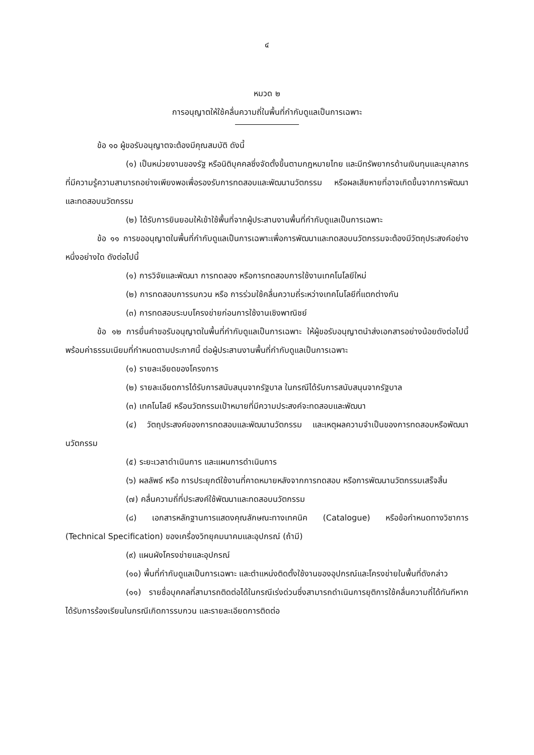๔
หมวด ๒
การอนุญาตให้ใช้คลื่นความถี่ในพื้นที่กำกับดูแลเป็นการเฉพาะ
ข้อ ๑๐ ผู้ขอรับอนุญาตจะต้องมีคุณสมบัติ ดังนี้
(๑) เป็นหน่วยงานของรัฐ หรือนิติบุคคลซึ่งจัดตั้งขึ้นตามกฎหมายไทย และมีทรัพยากรด้านเงินทุนและบุคลากรที่มีความรู้ความสามารถอย่างเพียงพอเพื่อรองรับการทดสอบและพัฒนานวัตกรรม หรือผลเสียหายที่อาจเกิดขึ้นจากการพัฒนาและทดสอบนวัตกรรม
(๒) ได้รับการยินยอมให้เข้าใช้พื้นที่จากผู้ประสานงานพื้นที่กำกับดูแลเป็นการเฉพาะ
ข้อ ๑๑ การขออนุญาตในพื้นที่กำกับดูแลเป็นการเฉพาะเพื่อการพัฒนาและทดสอบนวัตกรรมจะต้องมีวัตถุประสงค์อย่างหนึ่งอย่างใด ดังต่อไปนี้
(๑) การวิจัยและพัฒนา การทดลอง หรือการทดสอบการใช้งานเทคโนโลยีใหม่
(๒) การทดสอบการรบกวน หรือ การร่วมใช้คลื่นความถี่ระหว่างเทคโนโลยีที่แตกต่างกัน
(๓) การทดสอบระบบโครงข่ายก่อนการใช้งานเชิงพาณิชย์
ข้อ ๑๒ การยื่นคำขอรับอนุญาตในพื้นที่กำกับดูแลเป็นการเฉพาะ ให้ผู้ขอรับอนุญาตนำส่งเอกสารอย่างน้อยดังต่อไปนี้ พร้อมค่าธรรมเนียมที่กำหนดตามประกาศนี้ ต่อผู้ประสานงานพื้นที่กำกับดูแลเป็นการเฉพาะ
(๑) รายละเอียดของโครงการ
(๒) รายละเอียดการได้รับการสนับสนุนจากรัฐบาล ในกรณีได้รับการสนับสนุนจากรัฐบาล
(๓) เทคโนโลยี หรือนวัตกรรมเป้าหมายที่มีความประสงค์จะทดสอบและพัฒนา
(๔) วัตถุประสงค์ของการทดสอบและพัฒนานวัตกรรม และเหตุผลความจำเป็นของการทดสอบหรือพัฒนานวัตกรรม
(๕) ระยะเวลาดำเนินการ และแผนการดำเนินการ
(๖) ผลลัพธ์ หรือ การประยุกต์ใช้งานที่คาดหมายหลังจากการทดสอบ หรือการพัฒนานวัตกรรมเสร็จสิ้น
(๗) คลื่นความถี่ที่ประสงค์ใช้พัฒนาและทดสอบนวัตกรรม
(๘) เอกสารหลักฐานการแสดงคุณลักษณะทางเทคนิค (Catalogue) หรือข้อกำหนดทางวิชาการ (Technical Specification) ของเครื่องวิทยุคมนาคมและอุปกรณ์ (ถ้ามี)
(๙) แผนผังโครงข่ายและอุปกรณ์
(๑๐) พื้นที่กำกับดูแลเป็นการเฉพาะ และตำแหน่งติดตั้งใช้งานของอุปกรณ์และโครงข่ายในพื้นที่ดังกล่าว
(๑๑) รายชื่อบุคคลที่สามารถติดต่อได้ในกรณีเร่งด่วนซึ่งสามารถดำเนินการยุติการใช้คลื่นความถี่ได้ทันทีหากได้รับการร้องเรียนในกรณีเกิดการรบกวน และรายละเอียดการติดต่อ